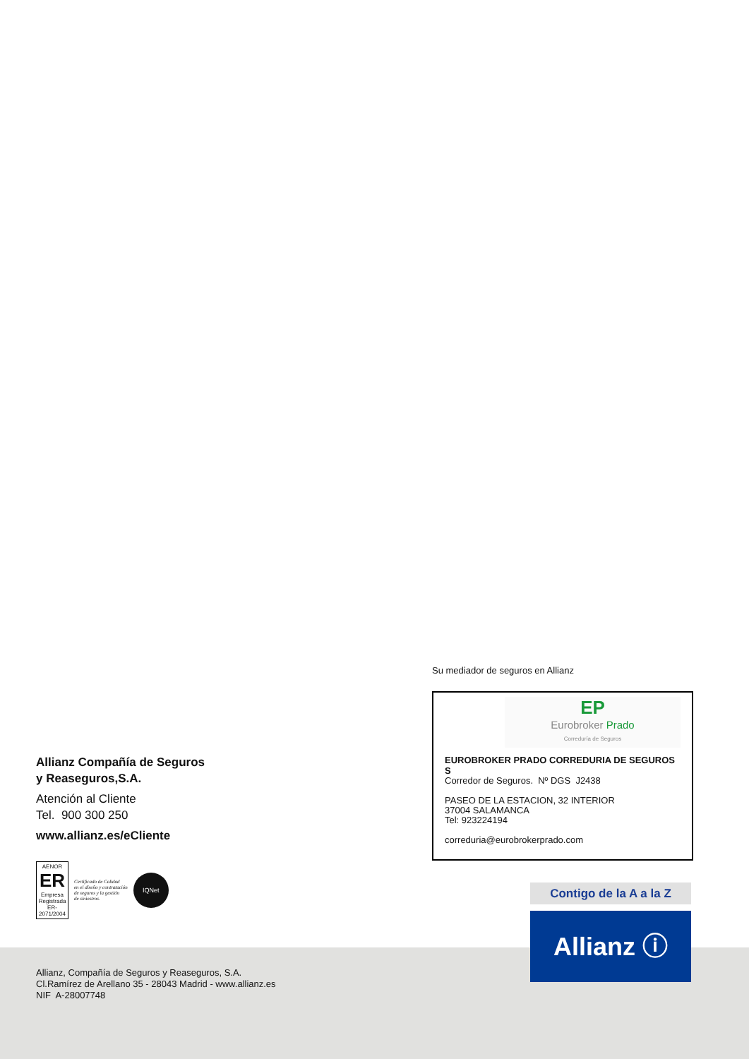Allianz Compañía de Seguros
y Reaseguros,S.A.
Atención al Cliente
Tel. 900 300 250
www.allianz.es/eCliente
AENOR
ER
Empresa Registrada
ER-2071/2004
Certificado de Calidad
en el diseño y contratación
de seguros y la gestión
de siniestros.
IQNet
Su mediador de seguros en Allianz
EP
Eurobroker Prado
Correduría de Seguros
EUROBROKER PRADO CORREDURIA DE SEGUROS S
Corredor de Seguros. Nº DGS J2438
PASEO DE LA ESTACION, 32 INTERIOR
37004 SALAMANCA
Tel: 923224194
correduria@eurobrokerprado.com
Contigo de la A a la Z
Allianz ⓘ
Allianz, Compañía de Seguros y Reaseguros, S.A.
Cl.Ramírez de Arellano 35 - 28043 Madrid - www.allianz.es
NIF A-28007748